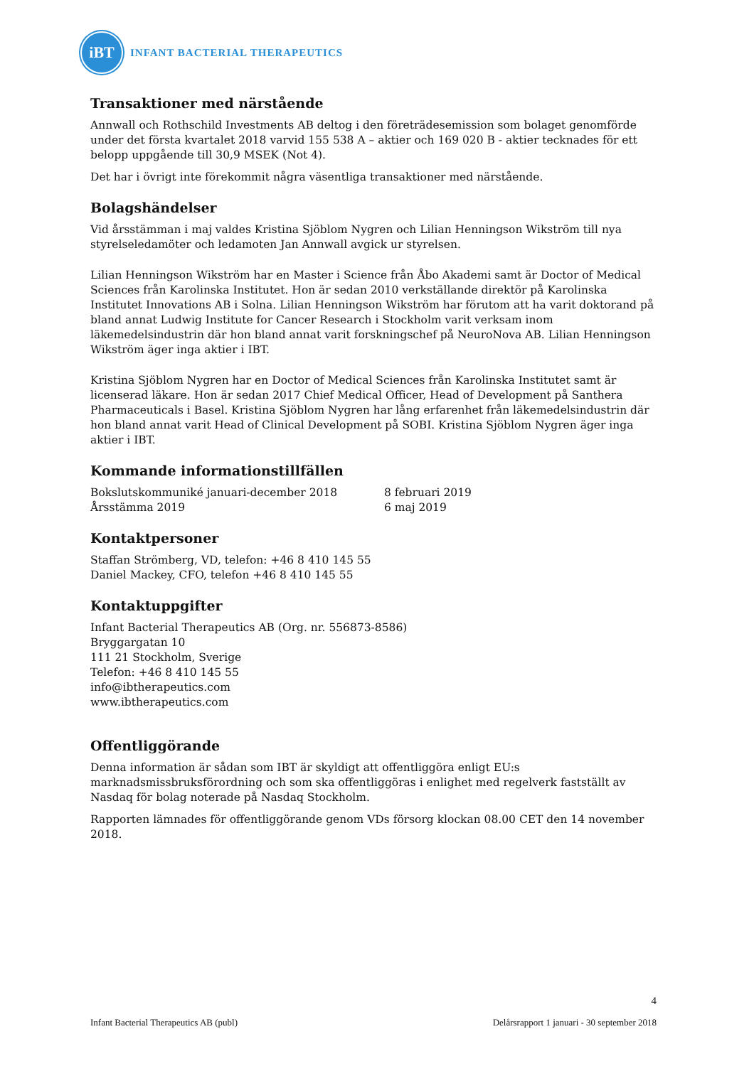iBT
INFANT BACTERIAL THERAPEUTICS
Transaktioner med närstående
Annwall och Rothschild Investments AB deltog i den företrädesemission som bolaget genomförde under det första kvartalet 2018 varvid 155 538 A – aktier och 169 020 B - aktier tecknades för ett belopp uppgående till 30,9 MSEK (Not 4).
Det har i övrigt inte förekommit några väsentliga transaktioner med närstående.
Bolagshändelser
Vid årsstämman i maj valdes Kristina Sjöblom Nygren och Lilian Henningson Wikström till nya styrelseledamöter och ledamoten Jan Annwall avgick ur styrelsen.
Lilian Henningson Wikström har en Master i Science från Åbo Akademi samt är Doctor of Medical Sciences från Karolinska Institutet. Hon är sedan 2010 verkställande direktör på Karolinska Institutet Innovations AB i Solna. Lilian Henningson Wikström har förutom att ha varit doktorand på bland annat Ludwig Institute for Cancer Research i Stockholm varit verksam inom läkemedelsindustrin där hon bland annat varit forskningschef på NeuroNova AB. Lilian Henningson Wikström äger inga aktier i IBT.
Kristina Sjöblom Nygren har en Doctor of Medical Sciences från Karolinska Institutet samt är licenserad läkare. Hon är sedan 2017 Chief Medical Officer, Head of Development på Santhera Pharmaceuticals i Basel. Kristina Sjöblom Nygren har lång erfarenhet från läkemedelsindustrin där hon bland annat varit Head of Clinical Development på SOBI. Kristina Sjöblom Nygren äger inga aktier i IBT.
Kommande informationstillfällen
| Bokslutskommuniké januari-december 2018 | 8 februari 2019 |
| Årsstämma 2019 | 6 maj 2019 |
Kontaktpersoner
Staffan Strömberg, VD, telefon: +46 8 410 145 55
Daniel Mackey, CFO, telefon +46 8 410 145 55
Kontaktuppgifter
Infant Bacterial Therapeutics AB (Org. nr. 556873-8586)
Bryggargatan 10
111 21 Stockholm, Sverige
Telefon: +46 8 410 145 55
info@ibtherapeutics.com
www.ibtherapeutics.com
Offentliggörande
Denna information är sådan som IBT är skyldigt att offentliggöra enligt EU:s marknadsmissbruksförordning och som ska offentliggöras i enlighet med regelverk fastställt av Nasdaq för bolag noterade på Nasdaq Stockholm.
Rapporten lämnades för offentliggörande genom VDs försorg klockan 08.00 CET den 14 november 2018.
4
Infant Bacterial Therapeutics AB (publ) Delårsrapport 1 januari - 30 september 2018